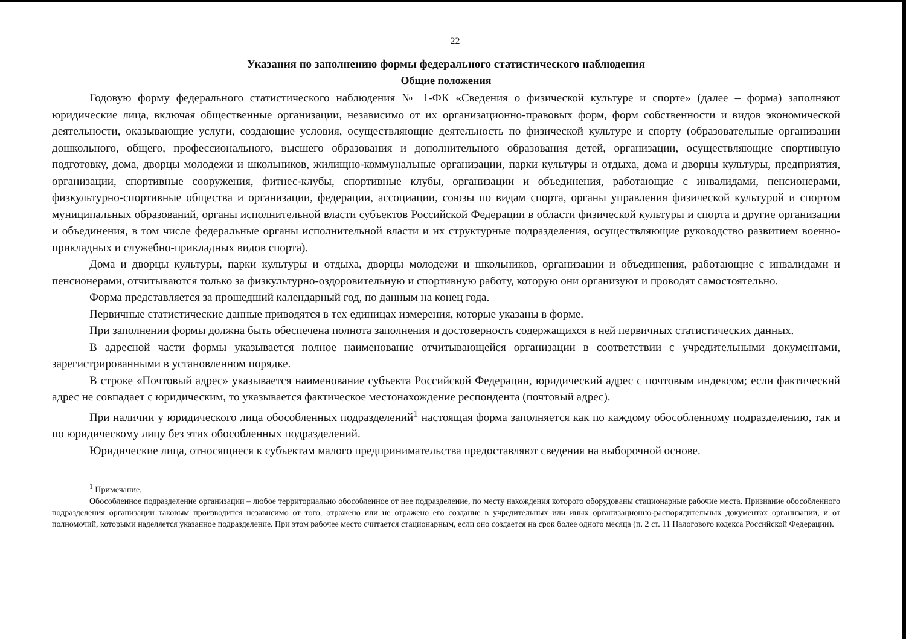22
Указания по заполнению формы федерального статистического наблюдения
Общие положения
Годовую форму федерального статистического наблюдения № 1-ФК «Сведения о физической культуре и спорте» (далее – форма) заполняют юридические лица, включая общественные организации, независимо от их организационно-правовых форм, форм собственности и видов экономической деятельности, оказывающие услуги, создающие условия, осуществляющие деятельность по физической культуре и спорту (образовательные организации дошкольного, общего, профессионального, высшего образования и дополнительного образования детей, организации, осуществляющие спортивную подготовку, дома, дворцы молодежи и школьников, жилищно-коммунальные организации, парки культуры и отдыха, дома и дворцы культуры, предприятия, организации, спортивные сооружения, фитнес-клубы, спортивные клубы, организации и объединения, работающие с инвалидами, пенсионерами, физкультурно-спортивные общества и организации, федерации, ассоциации, союзы по видам спорта, органы управления физической культурой и спортом муниципальных образований, органы исполнительной власти субъектов Российской Федерации в области физической культуры и спорта и другие организации и объединения, в том числе федеральные органы исполнительной власти и их структурные подразделения, осуществляющие руководство развитием военно-прикладных и служебно-прикладных видов спорта).
Дома и дворцы культуры, парки культуры и отдыха, дворцы молодежи и школьников, организации и объединения, работающие с инвалидами и пенсионерами, отчитываются только за физкультурно-оздоровительную и спортивную работу, которую они организуют и проводят самостоятельно.
Форма представляется за прошедший календарный год, по данным на конец года.
Первичные статистические данные приводятся в тех единицах измерения, которые указаны в форме.
При заполнении формы должна быть обеспечена полнота заполнения и достоверность содержащихся в ней первичных статистических данных.
В адресной части формы указывается полное наименование отчитывающейся организации в соответствии с учредительными документами, зарегистрированными в установленном порядке.
В строке «Почтовый адрес» указывается наименование субъекта Российской Федерации, юридический адрес с почтовым индексом; если фактический адрес не совпадает с юридическим, то указывается фактическое местонахождение респондента (почтовый адрес).
При наличии у юридического лица обособленных подразделений<sup>1</sup> настоящая форма заполняется как по каждому обособленному подразделению, так и по юридическому лицу без этих обособленных подразделений.
Юридические лица, относящиеся к субъектам малого предпринимательства предоставляют сведения на выборочной основе.
<sup>1</sup> Примечание.
Обособленное подразделение организации – любое территориально обособленное от нее подразделение, по месту нахождения которого оборудованы стационарные рабочие места. Признание обособленного подразделения организации таковым производится независимо от того, отражено или не отражено его создание в учредительных или иных организационно-распорядительных документах организации, и от полномочий, которыми наделяется указанное подразделение. При этом рабочее место считается стационарным, если оно создается на срок более одного месяца (п. 2 ст. 11 Налогового кодекса Российской Федерации).